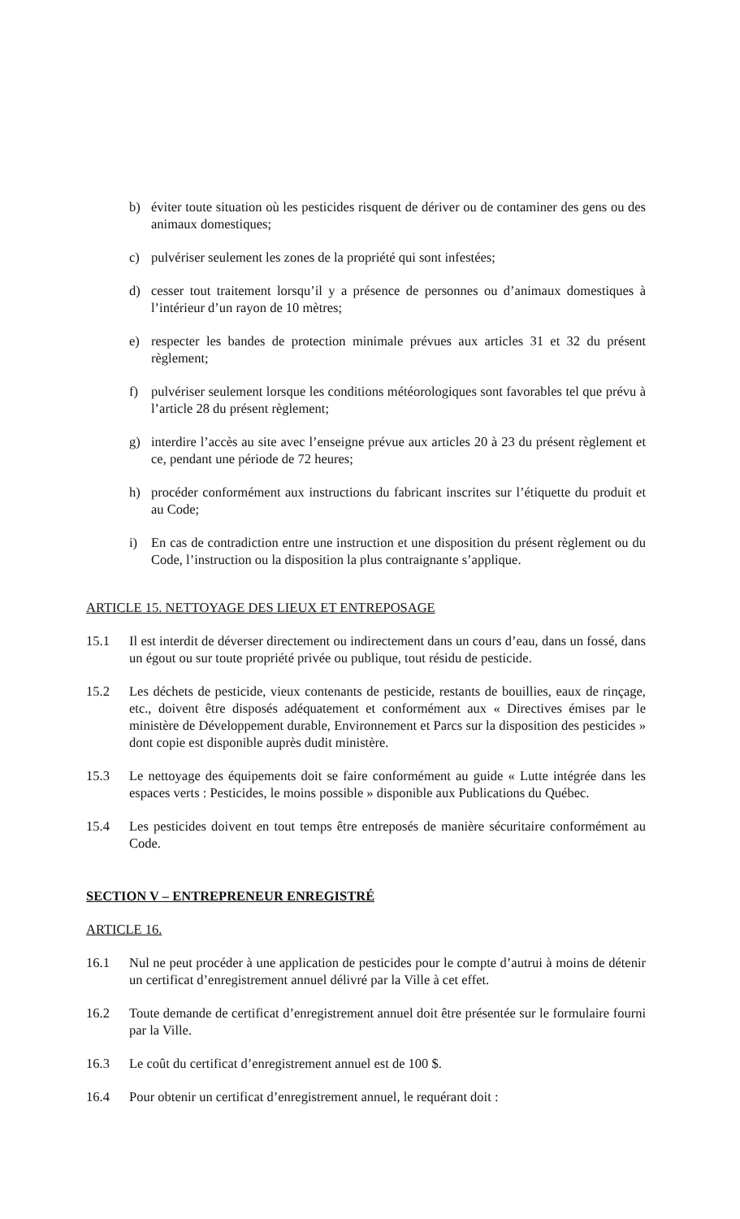b) éviter toute situation où les pesticides risquent de dériver ou de contaminer des gens ou des animaux domestiques;
c) pulvériser seulement les zones de la propriété qui sont infestées;
d) cesser tout traitement lorsqu’il y a présence de personnes ou d’animaux domestiques à l’intérieur d’un rayon de 10 mètres;
e) respecter les bandes de protection minimale prévues aux articles 31 et 32 du présent règlement;
f) pulvériser seulement lorsque les conditions météorologiques sont favorables tel que prévu à l’article 28 du présent règlement;
g) interdire l’accès au site avec l’enseigne prévue aux articles 20 à 23 du présent règlement et ce, pendant une période de 72 heures;
h) procéder conformément aux instructions du fabricant inscrites sur l’étiquette du produit et au Code;
i) En cas de contradiction entre une instruction et une disposition du présent règlement ou du Code, l’instruction ou la disposition la plus contraignante s’applique.
ARTICLE 15. NETTOYAGE DES LIEUX ET ENTREPOSAGE
15.1 Il est interdit de déverser directement ou indirectement dans un cours d’eau, dans un fossé, dans un égout ou sur toute propriété privée ou publique, tout résidu de pesticide.
15.2 Les déchets de pesticide, vieux contenants de pesticide, restants de bouillies, eaux de rinçage, etc., doivent être disposés adéquatement et conformément aux « Directives émises par le ministère de Développement durable, Environnement et Parcs sur la disposition des pesticides » dont copie est disponible auprès dudit ministère.
15.3 Le nettoyage des équipements doit se faire conformément au guide « Lutte intégrée dans les espaces verts : Pesticides, le moins possible » disponible aux Publications du Québec.
15.4 Les pesticides doivent en tout temps être entreposés de manière sécuritaire conformément au Code.
SECTION V – ENTREPRENEUR ENREGISTRÉ
ARTICLE 16.
16.1 Nul ne peut procéder à une application de pesticides pour le compte d’autrui à moins de détenir un certificat d’enregistrement annuel délivré par la Ville à cet effet.
16.2 Toute demande de certificat d’enregistrement annuel doit être présentée sur le formulaire fourni par la Ville.
16.3 Le coût du certificat d’enregistrement annuel est de 100 $.
16.4 Pour obtenir un certificat d’enregistrement annuel, le requérant doit :